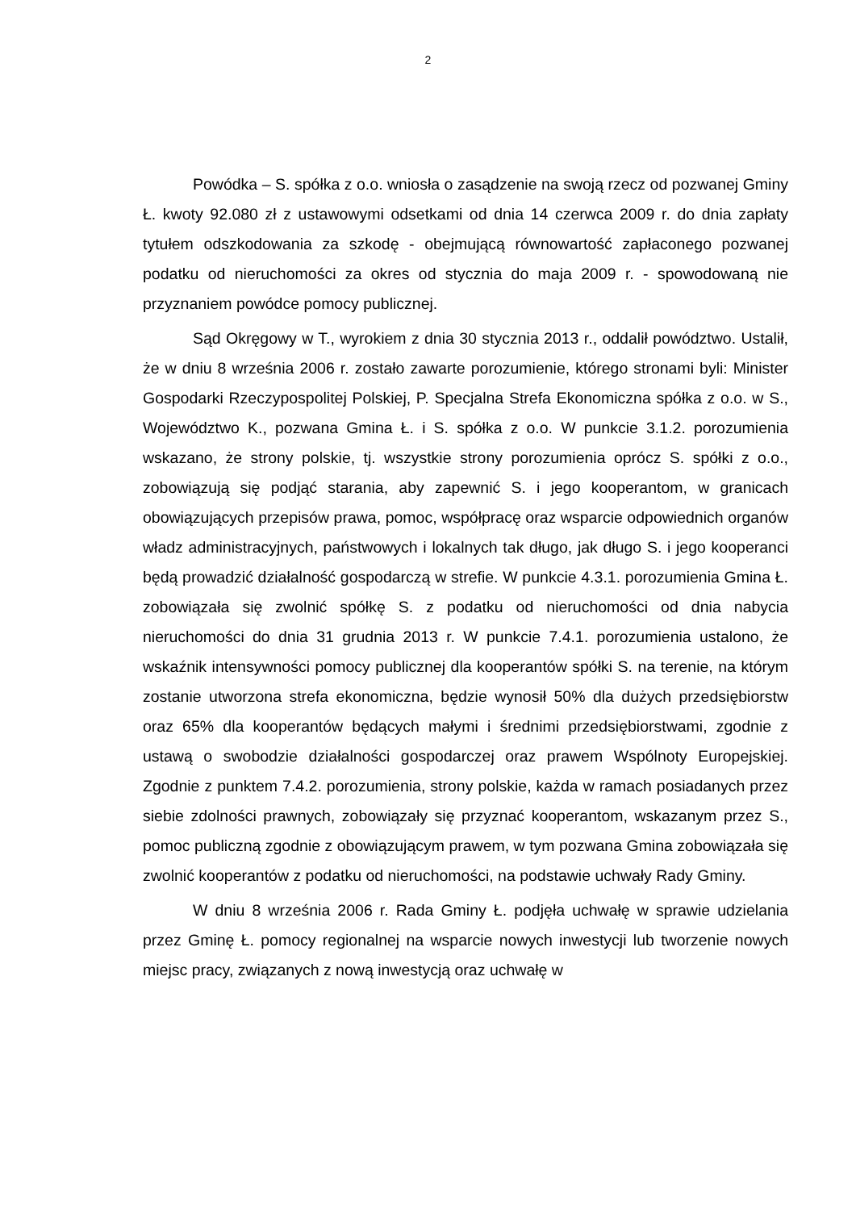2
Powódka – S. spółka z o.o. wniosła o zasądzenie na swoją rzecz od pozwanej Gminy Ł. kwoty 92.080 zł z ustawowymi odsetkami od dnia 14 czerwca 2009 r. do dnia zapłaty tytułem odszkodowania za szkodę - obejmującą równowartość zapłaconego pozwanej podatku od nieruchomości za okres od stycznia do maja 2009 r. - spowodowaną nie przyznaniem powódce pomocy publicznej.
Sąd Okręgowy w T., wyrokiem z dnia 30 stycznia 2013 r., oddalił powództwo. Ustalił, że w dniu 8 września 2006 r. zostało zawarte porozumienie, którego stronami byli: Minister Gospodarki Rzeczypospolitej Polskiej, P. Specjalna Strefa Ekonomiczna spółka z o.o. w S., Województwo K., pozwana Gmina Ł. i S. spółka z o.o. W punkcie 3.1.2. porozumienia wskazano, że strony polskie, tj. wszystkie strony porozumienia oprócz S. spółki z o.o., zobowiązują się podjąć starania, aby zapewnić S. i jego kooperantom, w granicach obowiązujących przepisów prawa, pomoc, współpracę oraz wsparcie odpowiednich organów władz administracyjnych, państwowych i lokalnych tak długo, jak długo S. i jego kooperanci będą prowadzić działalność gospodarczą w strefie. W punkcie 4.3.1. porozumienia Gmina Ł. zobowiązała się zwolnić spółkę S. z podatku od nieruchomości od dnia nabycia nieruchomości do dnia 31 grudnia 2013 r. W punkcie 7.4.1. porozumienia ustalono, że wskaźnik intensywności pomocy publicznej dla kooperantów spółki S. na terenie, na którym zostanie utworzona strefa ekonomiczna, będzie wynosił 50% dla dużych przedsiębiorstw oraz 65% dla kooperantów będących małymi i średnimi przedsiębiorstwami, zgodnie z ustawą o swobodzie działalności gospodarczej oraz prawem Wspólnoty Europejskiej. Zgodnie z punktem 7.4.2. porozumienia, strony polskie, każda w ramach posiadanych przez siebie zdolności prawnych, zobowiązały się przyznać kooperantom, wskazanym przez S., pomoc publiczną zgodnie z obowiązującym prawem, w tym pozwana Gmina zobowiązała się zwolnić kooperantów z podatku od nieruchomości, na podstawie uchwały Rady Gminy.
W dniu 8 września 2006 r. Rada Gminy Ł. podjęła uchwałę w sprawie udzielania przez Gminę Ł. pomocy regionalnej na wsparcie nowych inwestycji lub tworzenie nowych miejsc pracy, związanych z nową inwestycją oraz uchwałę w